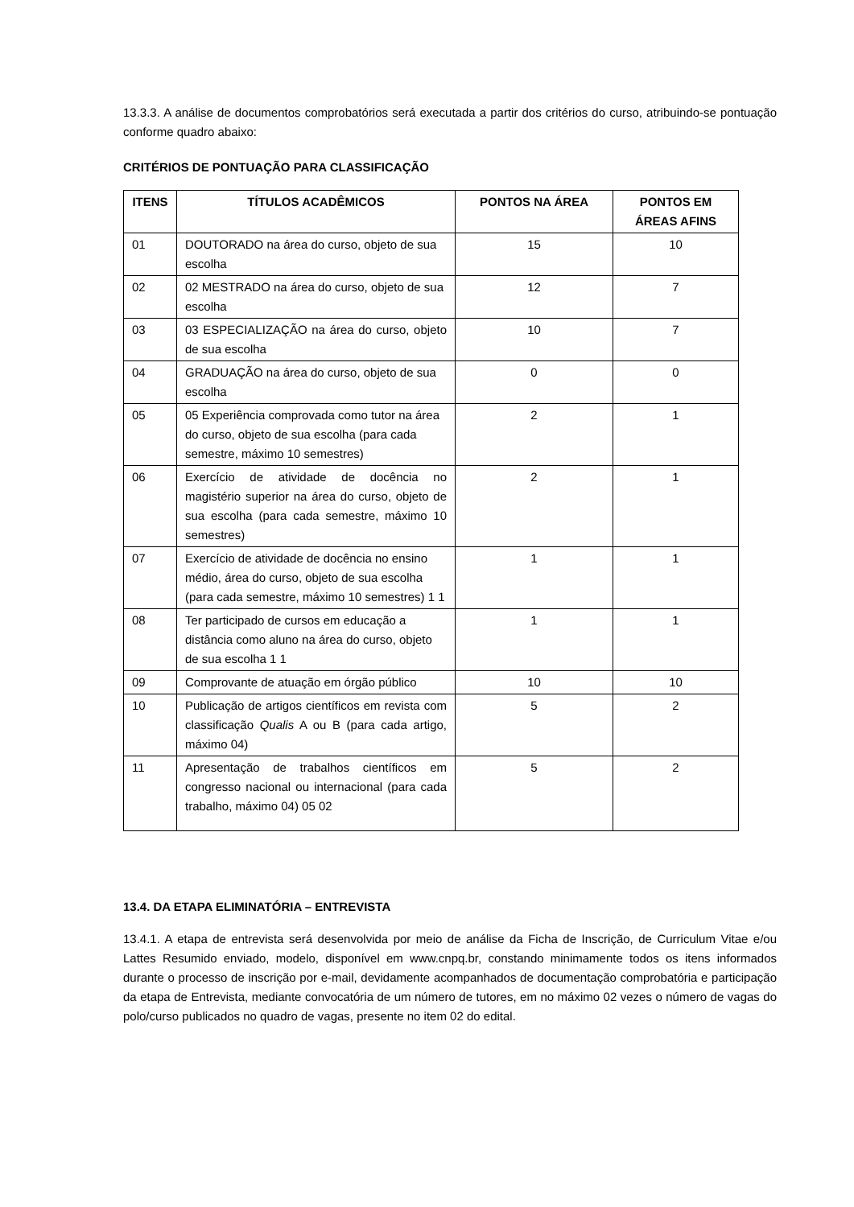13.3.3. A análise de documentos comprobatórios será executada a partir dos critérios do curso, atribuindo-se pontuação conforme quadro abaixo:
CRITÉRIOS DE PONTUAÇÃO PARA CLASSIFICAÇÃO
| ITENS | TÍTULOS ACADÊMICOS | PONTOS NA ÁREA | PONTOS EM ÁREAS AFINS |
| --- | --- | --- | --- |
| 01 | DOUTORADO na área do curso, objeto de sua escolha | 15 | 10 |
| 02 | 02 MESTRADO na área do curso, objeto de sua escolha | 12 | 7 |
| 03 | 03 ESPECIALIZAÇÃO na área do curso, objeto de sua escolha | 10 | 7 |
| 04 | GRADUAÇÃO na área do curso, objeto de sua escolha | 0 | 0 |
| 05 | 05 Experiência comprovada como tutor na área do curso, objeto de sua escolha (para cada semestre, máximo 10 semestres) | 2 | 1 |
| 06 | Exercício de atividade de docência no magistério superior na área do curso, objeto de sua escolha (para cada semestre, máximo 10 semestres) | 2 | 1 |
| 07 | Exercício de atividade de docência no ensino médio, área do curso, objeto de sua escolha (para cada semestre, máximo 10 semestres) 1 1 | 1 | 1 |
| 08 | Ter participado de cursos em educação a distância como aluno na área do curso, objeto de sua escolha 1 1 | 1 | 1 |
| 09 | Comprovante de atuação em órgão público | 10 | 10 |
| 10 | Publicação de artigos científicos em revista com classificação Qualis A ou B (para cada artigo, máximo 04) | 5 | 2 |
| 11 | Apresentação de trabalhos científicos em congresso nacional ou internacional (para cada trabalho, máximo 04) 05 02 | 5 | 2 |
13.4. DA ETAPA ELIMINATÓRIA – ENTREVISTA
13.4.1. A etapa de entrevista será desenvolvida por meio de análise da Ficha de Inscrição, de Curriculum Vitae e/ou Lattes Resumido enviado, modelo, disponível em www.cnpq.br, constando minimamente todos os itens informados durante o processo de inscrição por e-mail, devidamente acompanhados de documentação comprobatória e participação da etapa de Entrevista, mediante convocatória de um número de tutores, em no máximo 02 vezes o número de vagas do polo/curso publicados no quadro de vagas, presente no item 02 do edital.